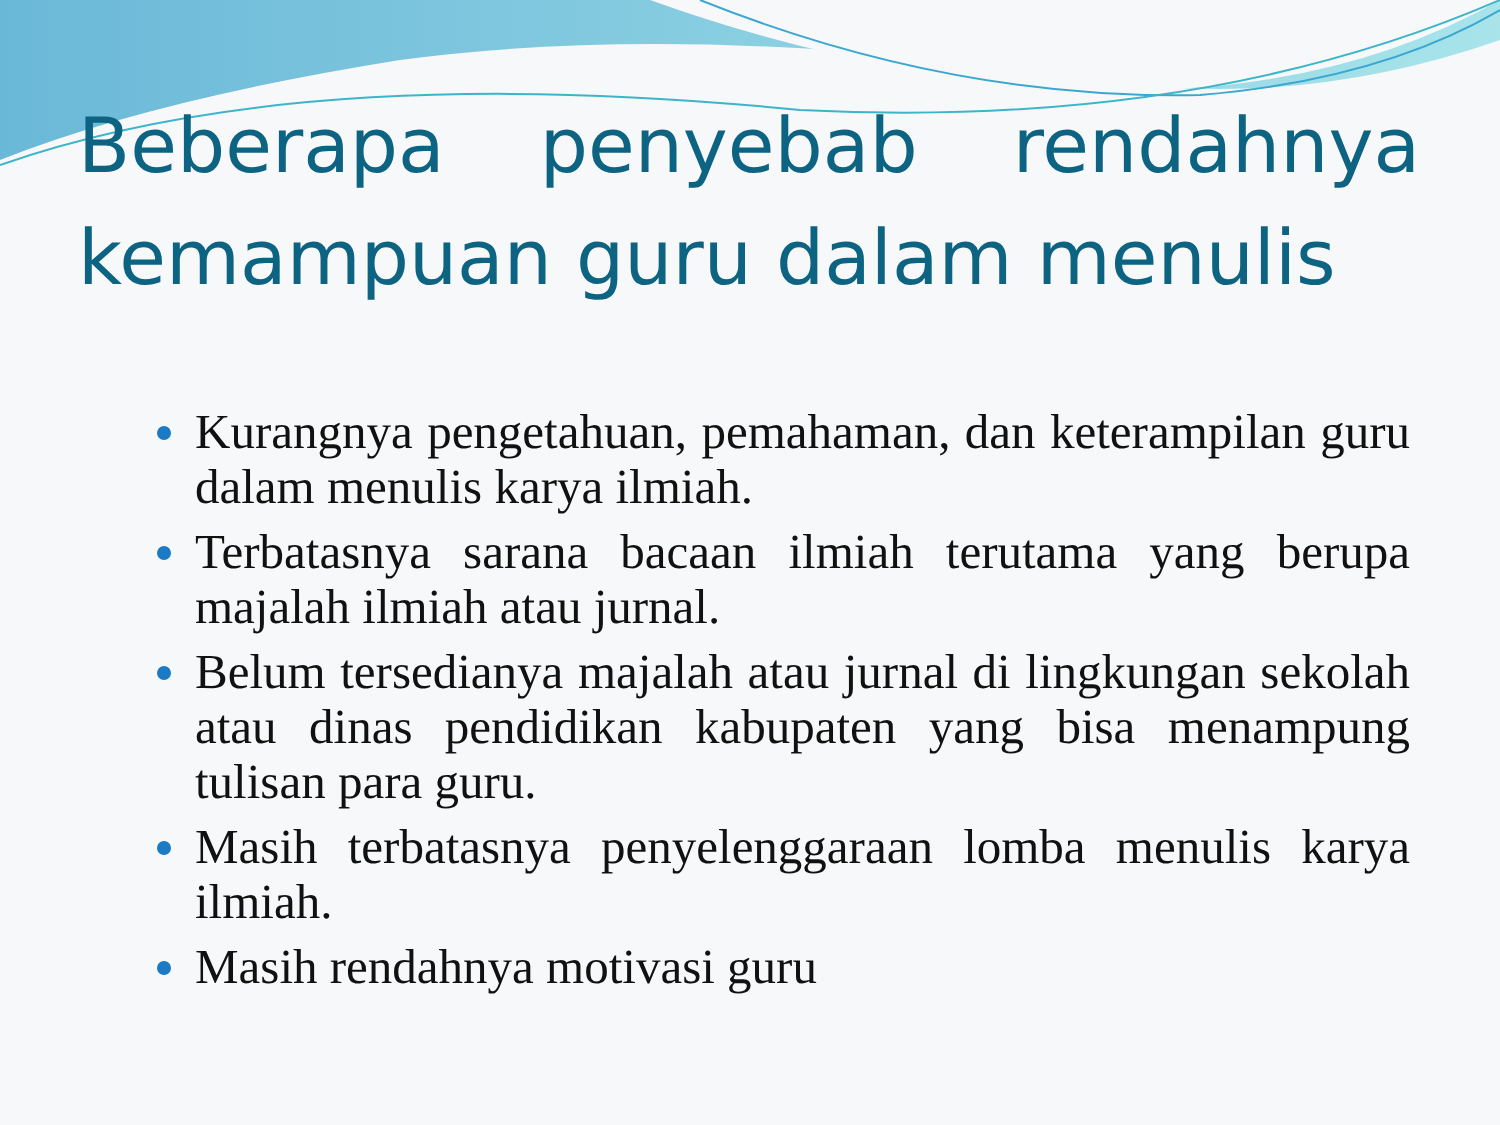Beberapa penyebab rendahnya kemampuan guru dalam menulis
Kurangnya pengetahuan, pemahaman, dan keterampilan guru dalam menulis karya ilmiah.
Terbatasnya sarana bacaan ilmiah terutama yang berupa majalah ilmiah atau jurnal.
Belum tersedianya majalah atau jurnal di lingkungan sekolah atau dinas pendidikan kabupaten yang bisa menampung tulisan para guru.
Masih terbatasnya penyelenggaraan lomba menulis karya ilmiah.
Masih rendahnya motivasi guru